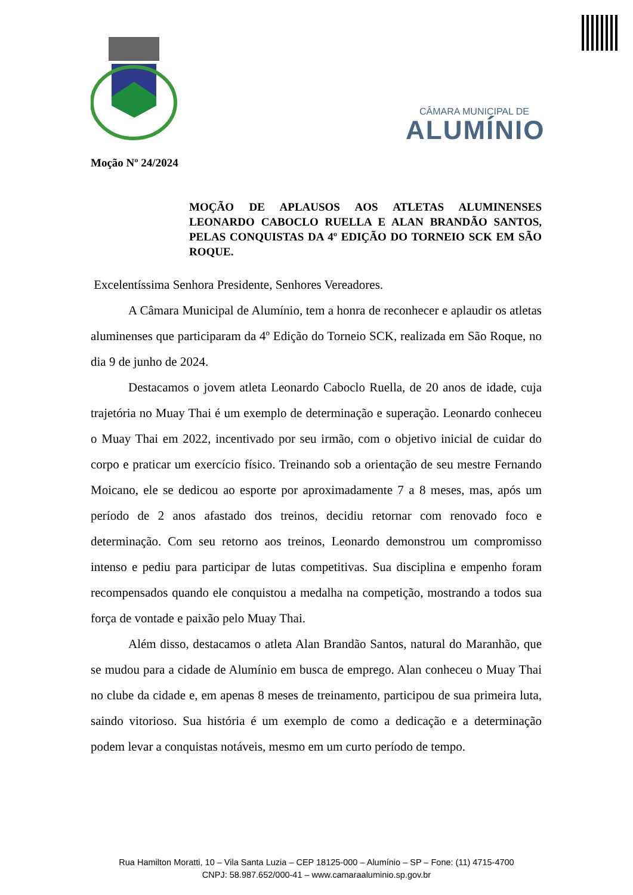CÂMARA MUNICIPAL DE
ALUMÍNIO
Moção Nº 24/2024
MOÇÃO DE APLAUSOS AOS ATLETAS ALUMINENSES LEONARDO CABOCLO RUELLA E ALAN BRANDÃO SANTOS, PELAS CONQUISTAS DA 4º EDIÇÃO DO TORNEIO SCK EM SÃO ROQUE.
Excelentíssima Senhora Presidente, Senhores Vereadores.
A Câmara Municipal de Alumínio, tem a honra de reconhecer e aplaudir os atletas aluminenses que participaram da 4º Edição do Torneio SCK, realizada em São Roque, no dia 9 de junho de 2024.
Destacamos o jovem atleta Leonardo Caboclo Ruella, de 20 anos de idade, cuja trajetória no Muay Thai é um exemplo de determinação e superação. Leonardo conheceu o Muay Thai em 2022, incentivado por seu irmão, com o objetivo inicial de cuidar do corpo e praticar um exercício físico. Treinando sob a orientação de seu mestre Fernando Moicano, ele se dedicou ao esporte por aproximadamente 7 a 8 meses, mas, após um período de 2 anos afastado dos treinos, decidiu retornar com renovado foco e determinação. Com seu retorno aos treinos, Leonardo demonstrou um compromisso intenso e pediu para participar de lutas competitivas. Sua disciplina e empenho foram recompensados quando ele conquistou a medalha na competição, mostrando a todos sua força de vontade e paixão pelo Muay Thai.
Além disso, destacamos o atleta Alan Brandão Santos, natural do Maranhão, que se mudou para a cidade de Alumínio em busca de emprego. Alan conheceu o Muay Thai no clube da cidade e, em apenas 8 meses de treinamento, participou de sua primeira luta, saindo vitorioso. Sua história é um exemplo de como a dedicação e a determinação podem levar a conquistas notáveis, mesmo em um curto período de tempo.
Rua Hamilton Moratti, 10 – Vila Santa Luzia – CEP 18125-000 – Alumínio – SP – Fone: (11) 4715-4700
CNPJ: 58.987.652/000-41 – www.camaraaluminio.sp.gov.br